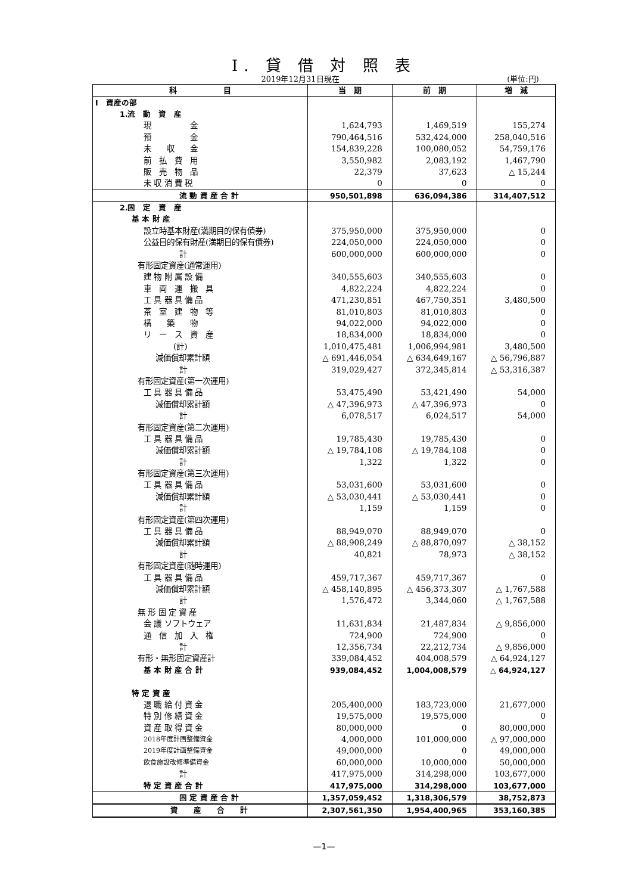I. 貸 借 対 照 表
2019年12月31日現在 (単位:円)
| 科 目 | 当 期 | 前 期 | 増 減 |
| --- | --- | --- | --- |
| I 資産の部 | | | |
| 1.流 動 資 産 | | | |
| 現 金 | 1,624,793 | 1,469,519 | 155,274 |
| 預 金 | 790,464,516 | 532,424,000 | 258,040,516 |
| 未 収 金 | 154,839,228 | 100,080,052 | 54,759,176 |
| 前 払 費 用 | 3,550,982 | 2,083,192 | 1,467,790 |
| 販 売 物 品 | 22,379 | 37,623 | △ 15,244 |
| 未 収 消 費 税 | 0 | 0 | 0 |
| 流 動 資 産 合 計 | 950,501,898 | 636,094,386 | 314,407,512 |
| 2.固 定 資 産 | | | |
| 基 本 財 産 | | | |
| 設立時基本財産(満期目的保有債券) | 375,950,000 | 375,950,000 | 0 |
| 公益目的保有財産(満期目的保有債券) | 224,050,000 | 224,050,000 | 0 |
| 計 | 600,000,000 | 600,000,000 | 0 |
| 有形固定資産(通常運用) | | | |
| 建 物 附 属 設 備 | 340,555,603 | 340,555,603 | 0 |
| 車 両 運 搬 具 | 4,822,224 | 4,822,224 | 0 |
| 工 具 器 具 備 品 | 471,230,851 | 467,750,351 | 3,480,500 |
| 茶 室 建 物 等 | 81,010,803 | 81,010,803 | 0 |
| 構 築 物 | 94,022,000 | 94,022,000 | 0 |
| リ ー ス 資 産 | 18,834,000 | 18,834,000 | 0 |
| (計) | 1,010,475,481 | 1,006,994,981 | 3,480,500 |
| 減価償却累計額 | △ 691,446,054 | △ 634,649,167 | △ 56,796,887 |
| 計 | 319,029,427 | 372,345,814 | △ 53,316,387 |
| 有形固定資産(第一次運用) | | | |
| 工 具 器 具 備 品 | 53,475,490 | 53,421,490 | 54,000 |
| 減価償却累計額 | △ 47,396,973 | △ 47,396,973 | 0 |
| 計 | 6,078,517 | 6,024,517 | 54,000 |
| 有形固定資産(第二次運用) | | | |
| 工 具 器 具 備 品 | 19,785,430 | 19,785,430 | 0 |
| 減価償却累計額 | △ 19,784,108 | △ 19,784,108 | 0 |
| 計 | 1,322 | 1,322 | 0 |
| 有形固定資産(第三次運用) | | | |
| 工 具 器 具 備 品 | 53,031,600 | 53,031,600 | 0 |
| 減価償却累計額 | △ 53,030,441 | △ 53,030,441 | 0 |
| 計 | 1,159 | 1,159 | 0 |
| 有形固定資産(第四次運用) | | | |
| 工 具 器 具 備 品 | 88,949,070 | 88,949,070 | 0 |
| 減価償却累計額 | △ 88,908,249 | △ 88,870,097 | △ 38,152 |
| 計 | 40,821 | 78,973 | △ 38,152 |
| 有形固定資産(随時運用) | | | |
| 工 具 器 具 備 品 | 459,717,367 | 459,717,367 | 0 |
| 減価償却累計額 | △ 458,140,895 | △ 456,373,307 | △ 1,767,588 |
| 計 | 1,576,472 | 3,344,060 | △ 1,767,588 |
| 無 形 固 定 資 産 | | | |
| 会 議 ソフトウェア | 11,631,834 | 21,487,834 | △ 9,856,000 |
| 通 信 加 入 権 | 724,900 | 724,900 | 0 |
| 計 | 12,356,734 | 22,212,734 | △ 9,856,000 |
| 有形・無形固定資産計 | 339,084,452 | 404,008,579 | △ 64,924,127 |
| 基 本 財 産 合 計 | 939,084,452 | 1,004,008,579 | △ 64,924,127 |
| 特 定 資 産 | | | |
| 退 職 給 付 資 金 | 205,400,000 | 183,723,000 | 21,677,000 |
| 特 別 修 繕 資 金 | 19,575,000 | 19,575,000 | 0 |
| 資 産 取 得 資 金 | 80,000,000 | 0 | 80,000,000 |
| 2018年度計画整備資金 | 4,000,000 | 101,000,000 | △ 97,000,000 |
| 2019年度計画整備資金 | 49,000,000 | 0 | 49,000,000 |
| 飲食施設改修準備資金 | 60,000,000 | 10,000,000 | 50,000,000 |
| 計 | 417,975,000 | 314,298,000 | 103,677,000 |
| 特 定 資 産 合 計 | 417,975,000 | 314,298,000 | 103,677,000 |
| 固 定 資 産 合 計 | 1,357,059,452 | 1,318,306,579 | 38,752,873 |
| 資 産 合 計 | 2,307,561,350 | 1,954,400,965 | 353,160,385 |
—1—